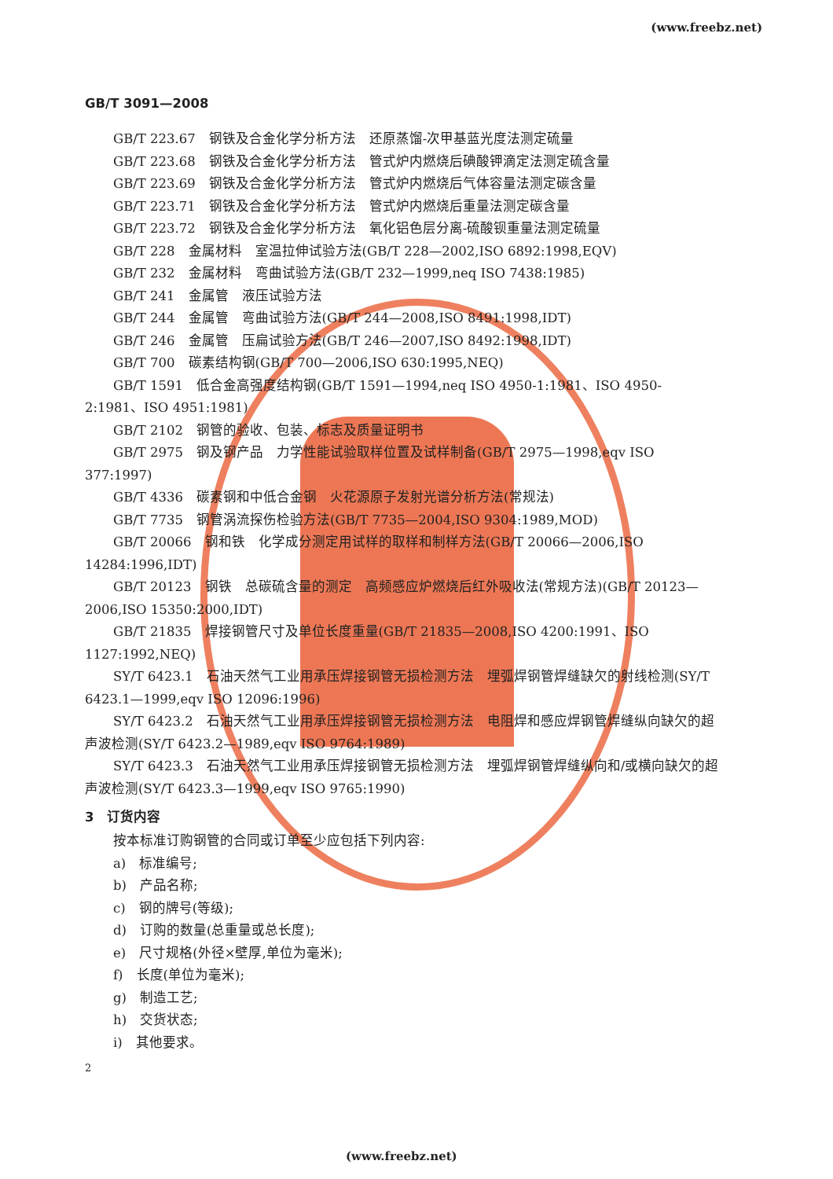(www.freebz.net)
GB/T 3091—2008
GB/T 223.67　钢铁及合金化学分析方法　还原蒸馏-次甲基蓝光度法测定硫量
GB/T 223.68　钢铁及合金化学分析方法　管式炉内燃烧后碘酸钾滴定法测定硫含量
GB/T 223.69　钢铁及合金化学分析方法　管式炉内燃烧后气体容量法测定碳含量
GB/T 223.71　钢铁及合金化学分析方法　管式炉内燃烧后重量法测定碳含量
GB/T 223.72　钢铁及合金化学分析方法　氧化铝色层分离-硫酸钡重量法测定硫量
GB/T 228　金属材料　室温拉伸试验方法(GB/T 228—2002,ISO 6892:1998,EQV)
GB/T 232　金属材料　弯曲试验方法(GB/T 232—1999,neq ISO 7438:1985)
GB/T 241　金属管　液压试验方法
GB/T 244　金属管　弯曲试验方法(GB/T 244—2008,ISO 8491:1998,IDT)
GB/T 246　金属管　压扁试验方法(GB/T 246—2007,ISO 8492:1998,IDT)
GB/T 700　碳素结构钢(GB/T 700—2006,ISO 630:1995,NEQ)
GB/T 1591　低合金高强度结构钢(GB/T 1591—1994,neq ISO 4950-1:1981、ISO 4950-2:1981、ISO 4951:1981)
GB/T 2102　钢管的验收、包装、标志及质量证明书
GB/T 2975　钢及钢产品　力学性能试验取样位置及试样制备(GB/T 2975—1998,eqv ISO 377:1997)
GB/T 4336　碳素钢和中低合金钢　火花源原子发射光谱分析方法(常规法)
GB/T 7735　钢管涡流探伤检验方法(GB/T 7735—2004,ISO 9304:1989,MOD)
GB/T 20066　钢和铁　化学成分测定用试样的取样和制样方法(GB/T 20066—2006,ISO 14284:1996,IDT)
GB/T 20123　钢铁　总碳硫含量的测定　高频感应炉燃烧后红外吸收法(常规方法)(GB/T 20123—2006,ISO 15350:2000,IDT)
GB/T 21835　焊接钢管尺寸及单位长度重量(GB/T 21835—2008,ISO 4200:1991、ISO 1127:1992,NEQ)
SY/T 6423.1　石油天然气工业用承压焊接钢管无损检测方法　埋弧焊钢管焊缝缺欠的射线检测(SY/T 6423.1—1999,eqv ISO 12096:1996)
SY/T 6423.2　石油天然气工业用承压焊接钢管无损检测方法　电阻焊和感应焊钢管焊缝纵向缺欠的超声波检测(SY/T 6423.2—1989,eqv ISO 9764:1989)
SY/T 6423.3　石油天然气工业用承压焊接钢管无损检测方法　埋弧焊钢管焊缝纵向和/或横向缺欠的超声波检测(SY/T 6423.3—1999,eqv ISO 9765:1990)
3　订货内容
按本标准订购钢管的合同或订单至少应包括下列内容:
a)　标准编号;
b)　产品名称;
c)　钢的牌号(等级);
d)　订购的数量(总重量或总长度);
e)　尺寸规格(外径×壁厚,单位为毫米);
f)　长度(单位为毫米);
g)　制造工艺;
h)　交货状态;
i)　其他要求。
2
(www.freebz.net)